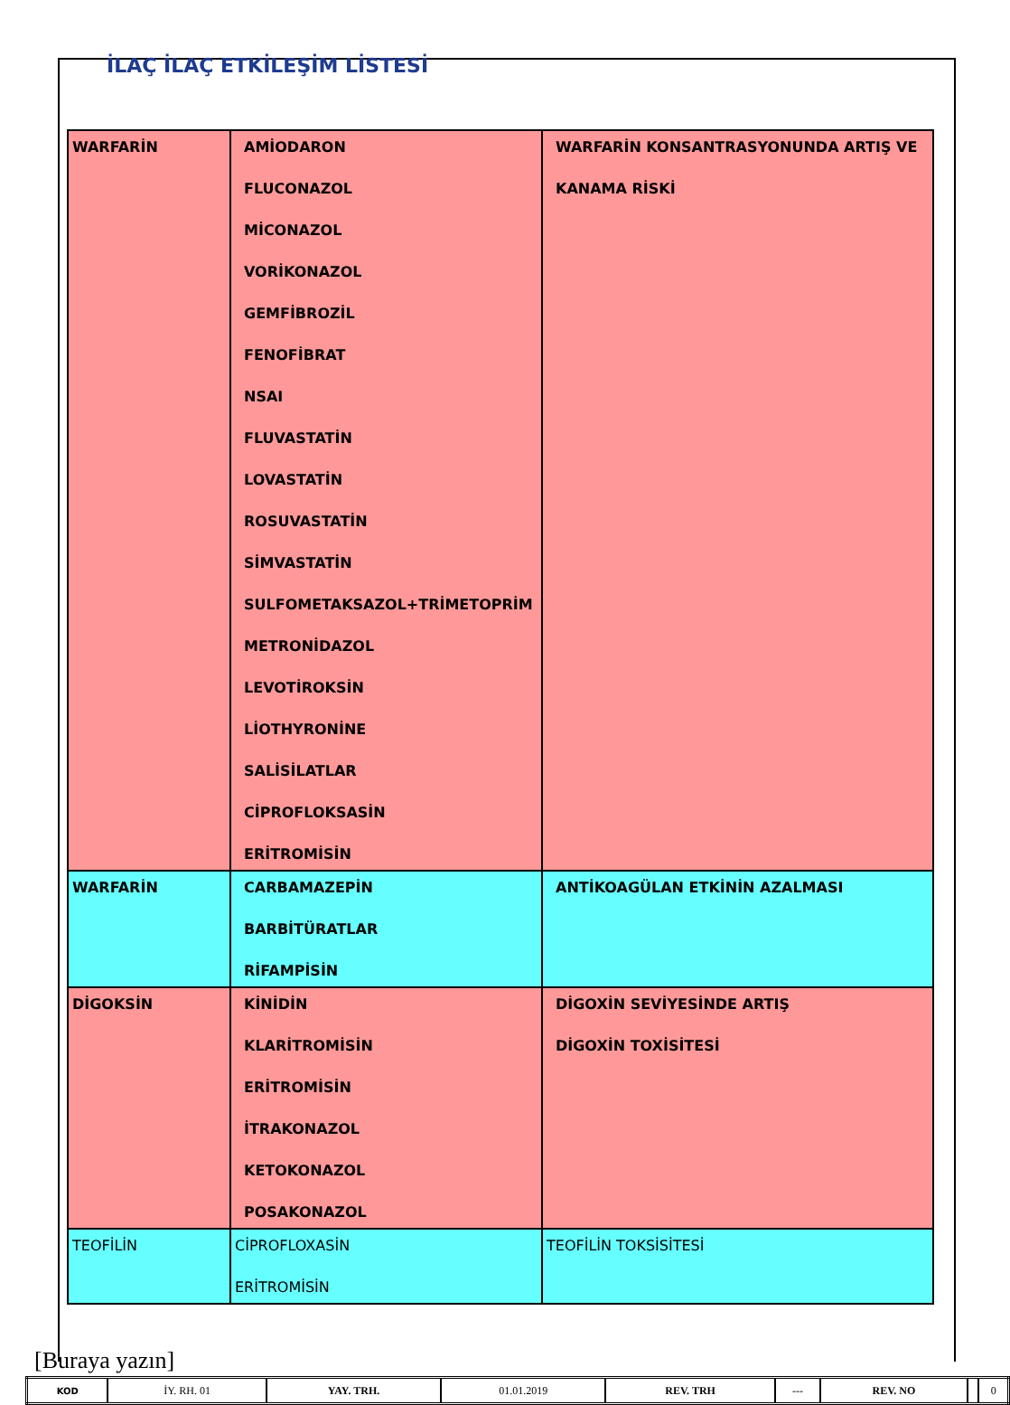İLAÇ İLAÇ ETKİLEŞİM LİSTESİ
| WARFARİN | AMİODARON FLUCONAZOL MİCONAZOL VORİKONAZOL GEMFİBROZİL FENOFİBRAT NSAI FLUVASTATİN LOVASTATİN ROSUVASTATİN SİMVASTATİN SULFOMETAKSAZOL+TRİMETOPRİM METRONİDAZOL LEVOTİROKSİN LİOTHYRONİNE SALİSİLATLAR CİPROFLOKSASİN ERİTROMİSİN | WARFARİN KONSANTRASYONUNDA ARTIŞ VE KANAMA RİSKİ |
| WARFARİN | CARBAMAZEPİN BARBİTÜRATLAR RİFAMPİSİN | ANTİKOAGÜLAN ETKİNİN AZALMASI |
| DİGOKSİN | KİNİDİN KLARİTROMİSİN ERİTROMİSİN İTRAKONAZOL KETOKONAZOL POSAKONAZOL | DİGOXİN SEVİYESİNDE ARTIŞ DİGOXİN TOXİSİTESİ |
| TEOFİLİN | CİPROFLOXASİN ERİTROMİSİN | TEOFİLİN TOKSİSİTESİ |
[Buraya yazın]
| KOD | İY. RH. 01 | YAY. TRH. | 01.01.2019 | REV. TRH | --- | REV. NO | | 0 |